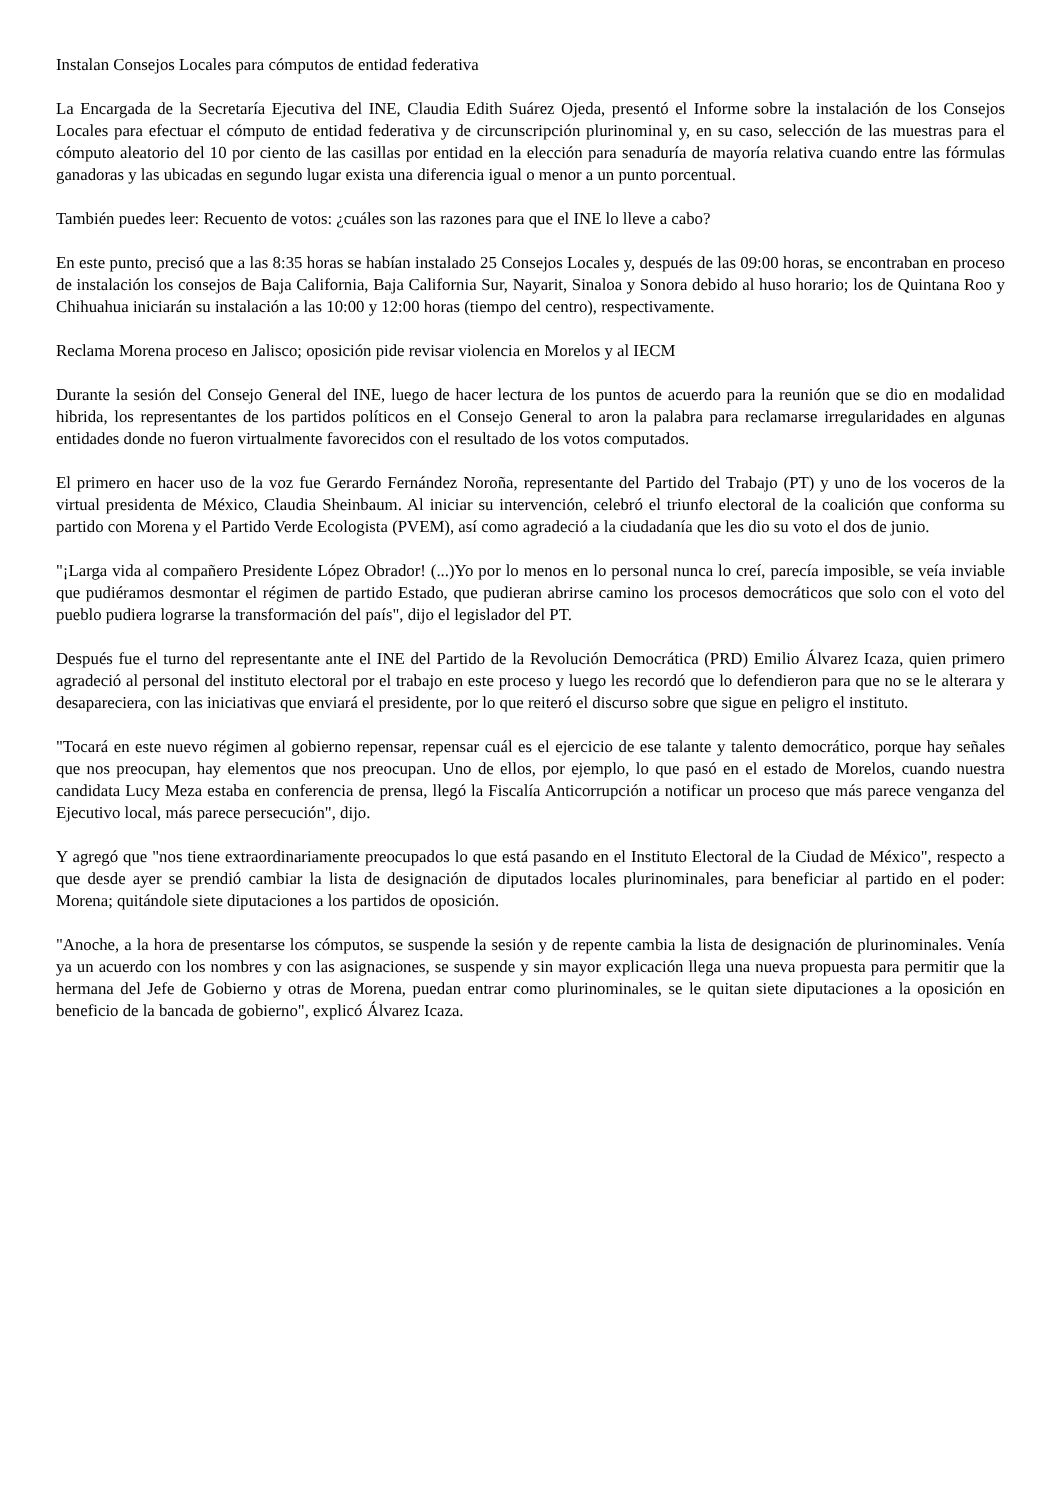Instalan Consejos Locales para cómputos de entidad federativa
La Encargada de la Secretaría Ejecutiva del INE, Claudia Edith Suárez Ojeda, presentó el Informe sobre la instalación de los Consejos Locales para efectuar el cómputo de entidad federativa y de circunscripción plurinominal y, en su caso, selección de las muestras para el cómputo aleatorio del 10 por ciento de las casillas por entidad en la elección para senaduría de mayoría relativa cuando entre las fórmulas ganadoras y las ubicadas en segundo lugar exista una diferencia igual o menor a un punto porcentual.
También puedes leer: Recuento de votos: ¿cuáles son las razones para que el INE lo lleve a cabo?
En este punto, precisó que a las 8:35 horas se habían instalado 25 Consejos Locales y, después de las 09:00 horas, se encontraban en proceso de instalación los consejos de Baja California, Baja California Sur, Nayarit, Sinaloa y Sonora debido al huso horario; los de Quintana Roo y Chihuahua iniciarán su instalación a las 10:00 y 12:00 horas (tiempo del centro), respectivamente.
Reclama Morena proceso en Jalisco; oposición pide revisar violencia en Morelos y al IECM
Durante la sesión del Consejo General del INE, luego de hacer lectura de los puntos de acuerdo para la reunión que se dio en modalidad hibrida, los representantes de los partidos políticos en el Consejo General to aron la palabra para reclamarse irregularidades en algunas entidades donde no fueron virtualmente favorecidos con el resultado de los votos computados.
El primero en hacer uso de la voz fue Gerardo Fernández Noroña, representante del Partido del Trabajo (PT) y uno de los voceros de la virtual presidenta de México, Claudia Sheinbaum. Al iniciar su intervención, celebró el triunfo electoral de la coalición que conforma su partido con Morena y el Partido Verde Ecologista (PVEM), así como agradeció a la ciudadanía que les dio su voto el dos de junio.
"¡Larga vida al compañero Presidente López Obrador! (...)Yo por lo menos en lo personal nunca lo creí, parecía imposible, se veía inviable que pudiéramos desmontar el régimen de partido Estado, que pudieran abrirse camino los procesos democráticos que solo con el voto del pueblo pudiera lograrse la transformación del país", dijo el legislador del PT.
Después fue el turno del representante ante el INE del Partido de la Revolución Democrática (PRD) Emilio Álvarez Icaza, quien primero agradeció al personal del instituto electoral por el trabajo en este proceso y luego les recordó que lo defendieron para que no se le alterara y desapareciera, con las iniciativas que enviará el presidente, por lo que reiteró el discurso sobre que sigue en peligro el instituto.
"Tocará en este nuevo régimen al gobierno repensar, repensar cuál es el ejercicio de ese talante y talento democrático, porque hay señales que nos preocupan, hay elementos que nos preocupan. Uno de ellos, por ejemplo, lo que pasó en el estado de Morelos, cuando nuestra candidata Lucy Meza estaba en conferencia de prensa, llegó la Fiscalía Anticorrupción a notificar un proceso que más parece venganza del Ejecutivo local, más parece persecución", dijo.
Y agregó que "nos tiene extraordinariamente preocupados lo que está pasando en el Instituto Electoral de la Ciudad de México", respecto a que desde ayer se prendió cambiar la lista de designación de diputados locales plurinominales, para beneficiar al partido en el poder: Morena; quitándole siete diputaciones a los partidos de oposición.
"Anoche, a la hora de presentarse los cómputos, se suspende la sesión y de repente cambia la lista de designación de plurinominales. Venía ya un acuerdo con los nombres y con las asignaciones, se suspende y sin mayor explicación llega una nueva propuesta para permitir que la hermana del Jefe de Gobierno y otras de Morena, puedan entrar como plurinominales, se le quitan siete diputaciones a la oposición en beneficio de la bancada de gobierno", explicó Álvarez Icaza.